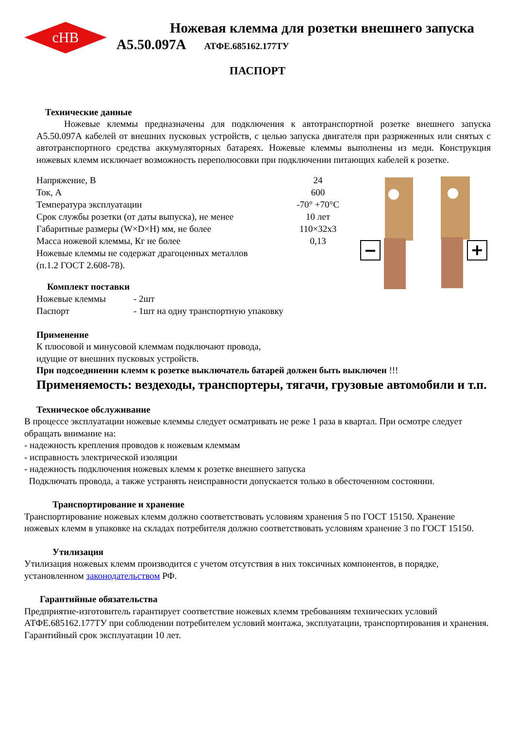cHB
Ножевая клемма для розетки внешнего запуска
А5.50.097А АТФЕ.685162.177ТУ
ПАСПОРТ
Технические данные
Ножевые клеммы предназначены для подключения к автотранспортной розетке внешнего запуска А5.50.097А кабелей от внешних пусковых устройств, с целью запуска двигателя при разряженных или снятых с автотранспортного средства аккумуляторных батареях. Ножевые клеммы выполнены из меди. Конструкция ножевых клемм исключает возможность переполюсовки при подключении питающих кабелей к розетке.
| Напряжение, В | 24 |
| Ток, А | 600 |
| Температура эксплуатации | -70° +70°С |
| Срок службы розетки (от даты выпуска), не менее | 10 лет |
| Габаритные размеры (W×D×H) мм, не более | 110×32х3 |
| Масса ножевой клеммы, Кг не более | 0,13 |
Ножевые клеммы не содержат драгоценных металлов
(п.1.2 ГОСТ 2.608-78).
Комплект поставки
| Ножевые клеммы | - 2шт |
| Паспорт | - 1шт на одну транспортную упаковку |
Применение
К плюсовой и минусовой клеммам подключают провода,
идущие от внешних пусковых устройств.
При подсоединении клемм к розетке выключатель батарей должен быть выключен !!!
Применяемость: вездеходы, транспортеры, тягачи, грузовые автомобили и т.п.
Техническое обслуживание
В процессе эксплуатации ножевые клеммы следует осматривать не реже 1 раза в квартал. При осмотре следует обращать внимание на:
- надежность крепления проводов к ножевым клеммам
- исправность электрической изоляции
- надежность подключения ножевых клемм к розетке внешнего запуска
Подключать провода, а также устранять неисправности допускается только в обесточенном состоянии.
Транспортирование и хранение
Транспортирование ножевых клемм должно соответствовать условиям хранения 5 по ГОСТ 15150. Хранение ножевых клемм в упаковке на складах потребителя должно соответствовать условиям хранение 3 по ГОСТ 15150.
Утилизация
Утилизация ножевых клемм производится с учетом отсутствия в них токсичных компонентов, в порядке, установленном законодательством РФ.
Гарантийные обязательства
Предприятие-изготовитель гарантирует соответствие ножевых клемм требованиям технических условий АТФЕ.685162.177ТУ при соблюдении потребителем условий монтажа, эксплуатации, транспортирования и хранения. Гарантийный срок эксплуатации 10 лет.